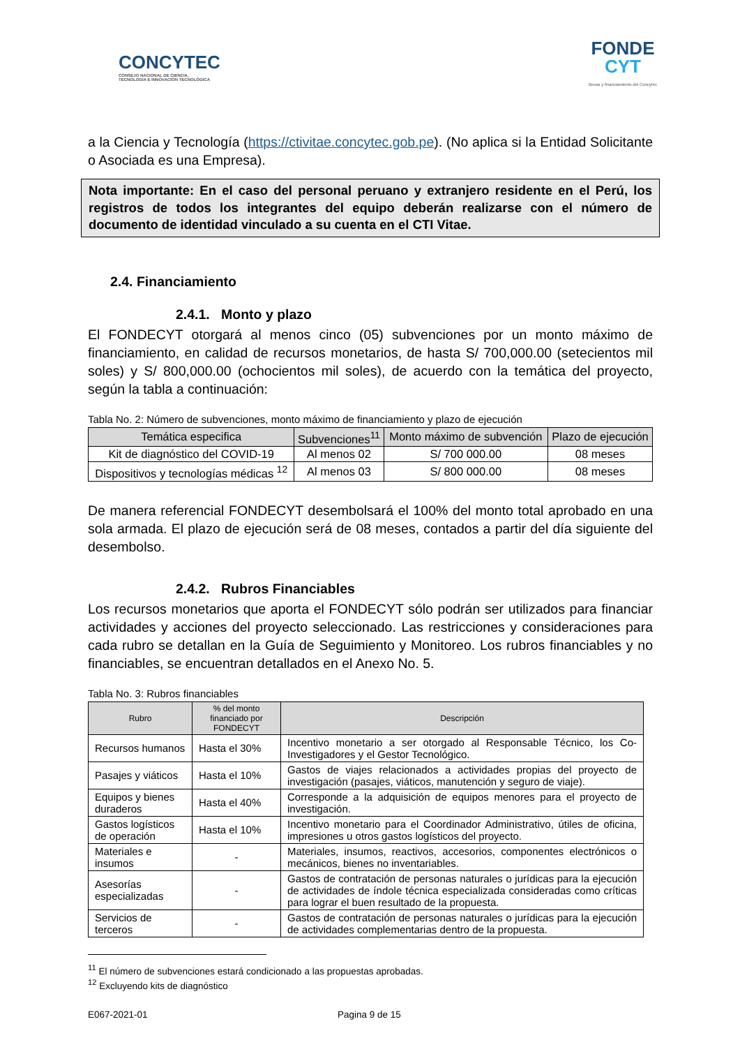CONCYTEC
CONSEJO NACIONAL DE CIENCIA,
TECNOLOGÍA E INNOVACIÓN TECNOLÓGICA
FONDE
CYT
Becas y financiamiento del Concytec
a la Ciencia y Tecnología (https://ctivitae.concytec.gob.pe). (No aplica si la Entidad Solicitante o Asociada es una Empresa).
Nota importante: En el caso del personal peruano y extranjero residente en el Perú, los registros de todos los integrantes del equipo deberán realizarse con el número de documento de identidad vinculado a su cuenta en el CTI Vitae.
2.4. Financiamiento
2.4.1. Monto y plazo
El FONDECYT otorgará al menos cinco (05) subvenciones por un monto máximo de financiamiento, en calidad de recursos monetarios, de hasta S/ 700,000.00 (setecientos mil soles) y S/ 800,000.00 (ochocientos mil soles), de acuerdo con la temática del proyecto, según la tabla a continuación:
Tabla No. 2: Número de subvenciones, monto máximo de financiamiento y plazo de ejecución
| Temática especifica | Subvenciones<sup>11</sup> | Monto máximo de subvención | Plazo de ejecución |
| --- | --- | --- | --- |
| Kit de diagnóstico del COVID-19 | Al menos 02 | S/ 700 000.00 | 08 meses |
| Dispositivos y tecnologías médicas <sup>12</sup> | Al menos 03 | S/ 800 000.00 | 08 meses |
De manera referencial FONDECYT desembolsará el 100% del monto total aprobado en una sola armada. El plazo de ejecución será de 08 meses, contados a partir del día siguiente del desembolso.
2.4.2. Rubros Financiables
Los recursos monetarios que aporta el FONDECYT sólo podrán ser utilizados para financiar actividades y acciones del proyecto seleccionado. Las restricciones y consideraciones para cada rubro se detallan en la Guía de Seguimiento y Monitoreo. Los rubros financiables y no financiables, se encuentran detallados en el Anexo No. 5.
Tabla No. 3: Rubros financiables
| Rubro | % del monto financiado por FONDECYT | Descripción |
| --- | --- | --- |
| Recursos humanos | Hasta el 30% | Incentivo monetario a ser otorgado al Responsable Técnico, los Co-Investigadores y el Gestor Tecnológico. |
| Pasajes y viáticos | Hasta el 10% | Gastos de viajes relacionados a actividades propias del proyecto de investigación (pasajes, viáticos, manutención y seguro de viaje). |
| Equipos y bienes duraderos | Hasta el 40% | Corresponde a la adquisición de equipos menores para el proyecto de investigación. |
| Gastos logísticos de operación | Hasta el 10% | Incentivo monetario para el Coordinador Administrativo, útiles de oficina, impresiones u otros gastos logísticos del proyecto. |
| Materiales e insumos | - | Materiales, insumos, reactivos, accesorios, componentes electrónicos o mecánicos, bienes no inventariables. |
| Asesorías especializadas | - | Gastos de contratación de personas naturales o jurídicas para la ejecución de actividades de índole técnica especializada consideradas como críticas para lograr el buen resultado de la propuesta. |
| Servicios de terceros | - | Gastos de contratación de personas naturales o jurídicas para la ejecución de actividades complementarias dentro de la propuesta. |
<sup>11</sup> El número de subvenciones estará condicionado a las propuestas aprobadas.
<sup>12</sup> Excluyendo kits de diagnóstico
E067-2021-01 Pagina 9 de 15